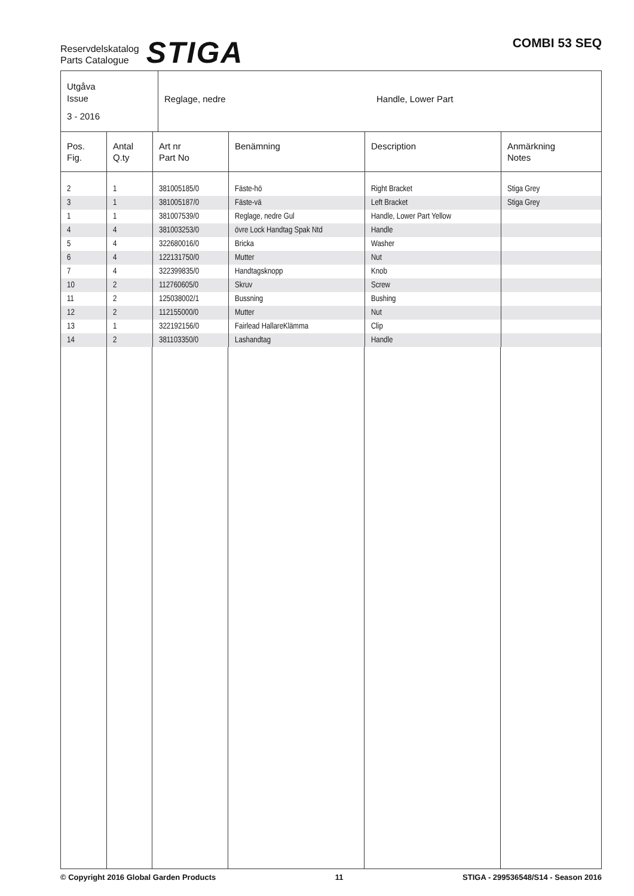Reservdelskatalog
Parts Catalogue
STIGA
COMBI 53 SEQ
Utgåva
Issue
3 - 2016
Reglage, nedre Handle, Lower Part
| Pos. Fig. | Antal Q.ty | Art nr Part No | Benämning | Description | Anmärkning Notes |
| --- | --- | --- | --- | --- | --- |
| 2 | 1 | 381005185/0 | Fäste-hö | Right Bracket | Stiga Grey |
| 3 | 1 | 381005187/0 | Fäste-vä | Left Bracket | Stiga Grey |
| 1 | 1 | 381007539/0 | Reglage, nedre Gul | Handle, Lower Part Yellow | |
| 4 | 4 | 381003253/0 | övre Lock Handtag Spak Ntd | Handle | |
| 5 | 4 | 322680016/0 | Bricka | Washer | |
| 6 | 4 | 122131750/0 | Mutter | Nut | |
| 7 | 4 | 322399835/0 | Handtagsknopp | Knob | |
| 10 | 2 | 112760605/0 | Skruv | Screw | |
| 11 | 2 | 125038002/1 | Bussning | Bushing | |
| 12 | 2 | 112155000/0 | Mutter | Nut | |
| 13 | 1 | 322192156/0 | Fairlead HallareKlämma | Clip | |
| 14 | 2 | 381103350/0 | Lashandtag | Handle | |
© Copyright 2016 Global Garden Products 11 STIGA - 299536548/S14 - Season 2016